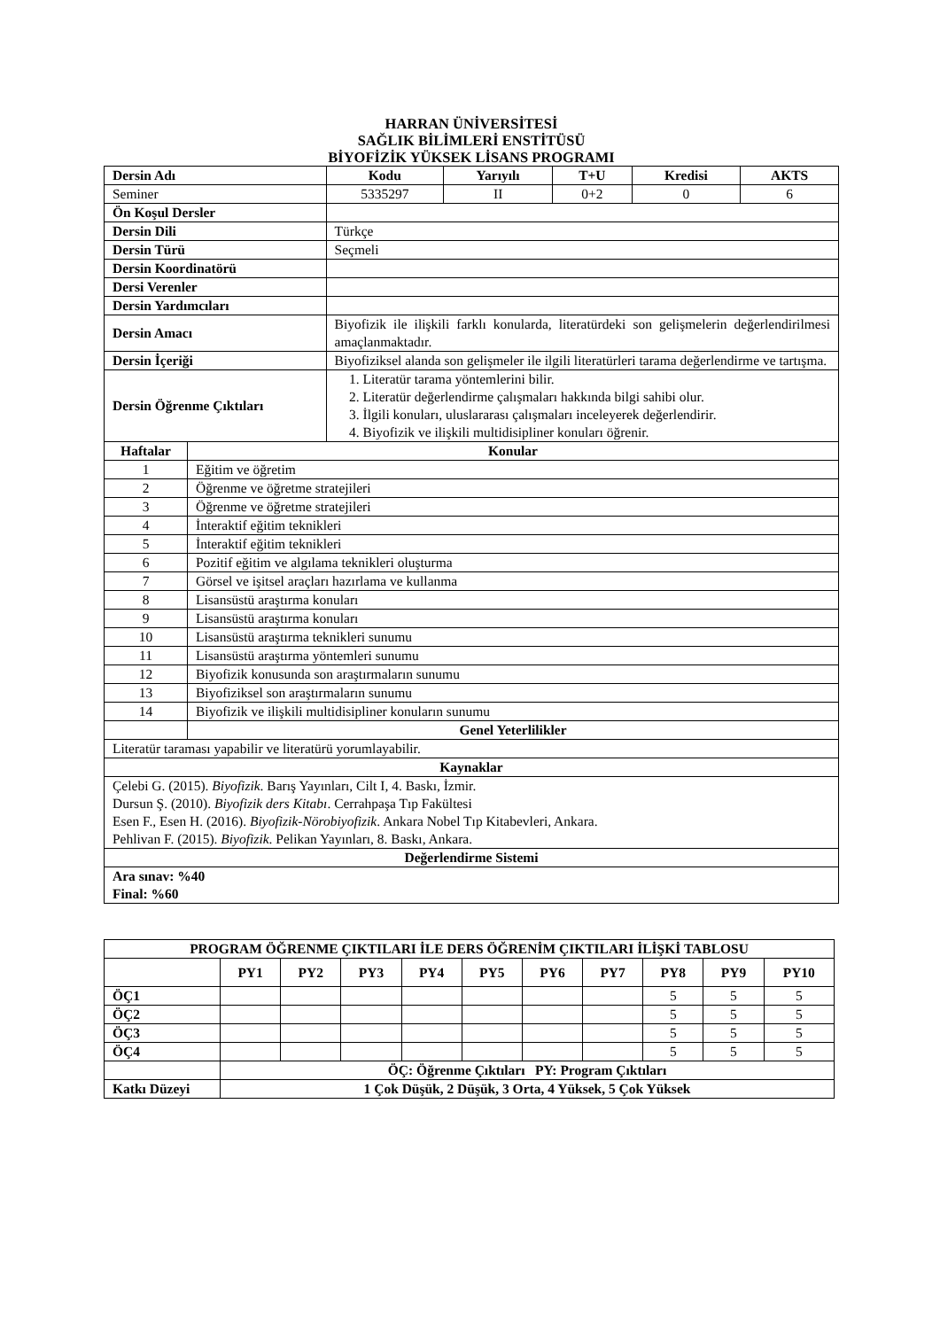HARRAN ÜNİVERSİTESİ
SAĞLIK BİLİMLERİ ENSTİTÜSÜ
BİYOFİZİK YÜKSEK LİSANS PROGRAMI
| Dersin Adı | | Kodu | Yarıyılı | T+U | Kredisi | AKTS |
| --- | --- | --- | --- | --- | --- | --- |
| Seminer | | 5335297 | II | 0+2 | 0 | 6 |
| Ön Koşul Dersler | | | | | | |
| Dersin Dili | | Türkçe | | | | |
| Dersin Türü | | Seçmeli | | | | |
| Dersin Koordinatörü | | | | | | |
| Dersi Verenler | | | | | | |
| Dersin Yardımcıları | | | | | | |
| Dersin Amacı | | Biyofizik ile ilişkili farklı konularda, literatürdeki son gelişmelerin değerlendirilmesi amaçlanmaktadır. | | | | |
| Dersin İçeriği | | Biyofiziksel alanda son gelişmeler ile ilgili literatürleri tarama değerlendirme ve tartışma. | | | | |
| Dersin Öğrenme Çıktıları | | 1. Literatür tarama yöntemlerini bilir. 2. Literatür değerlendirme çalışmaları hakkında bilgi sahibi olur. 3. İlgili konuları, uluslararası çalışmaları inceleyerek değerlendirir. 4. Biyofizik ve ilişkili multidisipliner konuları öğrenir. | | | | |
| Haftalar | Konular | | | | | |
| 1 | Eğitim ve öğretim | | | | | |
| 2 | Öğrenme ve öğretme stratejileri | | | | | |
| 3 | Öğrenme ve öğretme stratejileri | | | | | |
| 4 | İnteraktif eğitim teknikleri | | | | | |
| 5 | İnteraktif eğitim teknikleri | | | | | |
| 6 | Pozitif eğitim ve algılama teknikleri oluşturma | | | | | |
| 7 | Görsel ve işitsel araçları hazırlama ve kullanma | | | | | |
| 8 | Lisansüstü araştırma konuları | | | | | |
| 9 | Lisansüstü araştırma konuları | | | | | |
| 10 | Lisansüstü araştırma teknikleri sunumu | | | | | |
| 11 | Lisansüstü araştırma yöntemleri sunumu | | | | | |
| 12 | Biyofizik konusunda son araştırmaların sunumu | | | | | |
| 13 | Biyofiziksel son araştırmaların sunumu | | | | | |
| 14 | Biyofizik ve ilişkili multidisipliner konuların sunumu | | | | | |
| | Genel Yeterlilikler | | | | | |
| Literatür taraması yapabilir ve literatürü yorumlayabilir. | | | | | | |
| Kaynaklar | | | | | | |
| Çelebi G. (2015). Biyofizik . Barış Yayınları, Cilt I, 4. Baskı, İzmir. Dursun Ş. (2010). Biyofizik ders Kitabı . Cerrahpaşa Tıp Fakültesi Esen F., Esen H. (2016). Biyofizik-Nörobiyofizik . Ankara Nobel Tıp Kitabevleri, Ankara. Pehlivan F. (2015). Biyofizik . Pelikan Yayınları, 8. Baskı, Ankara. | | | | | | |
| Değerlendirme Sistemi | | | | | | |
| Ara sınav: %40 Final: %60 | | | | | | |
| PROGRAM ÖĞRENME ÇIKTILARI İLE DERS ÖĞRENİM ÇIKTILARI İLİŞKİ TABLOSU | | | | | | | | | | |
| --- | --- | --- | --- | --- | --- | --- | --- | --- | --- | --- |
| | PY1 | PY2 | PY3 | PY4 | PY5 | PY6 | PY7 | PY8 | PY9 | PY10 |
| ÖÇ1 | | | | | | | | 5 | 5 | 5 |
| ÖÇ2 | | | | | | | | 5 | 5 | 5 |
| ÖÇ3 | | | | | | | | 5 | 5 | 5 |
| ÖÇ4 | | | | | | | | 5 | 5 | 5 |
| | ÖÇ: Öğrenme Çıktıları PY: Program Çıktıları | | | | | | | | | |
| Katkı Düzeyi | 1 Çok Düşük, 2 Düşük, 3 Orta, 4 Yüksek, 5 Çok Yüksek | | | | | | | | | |